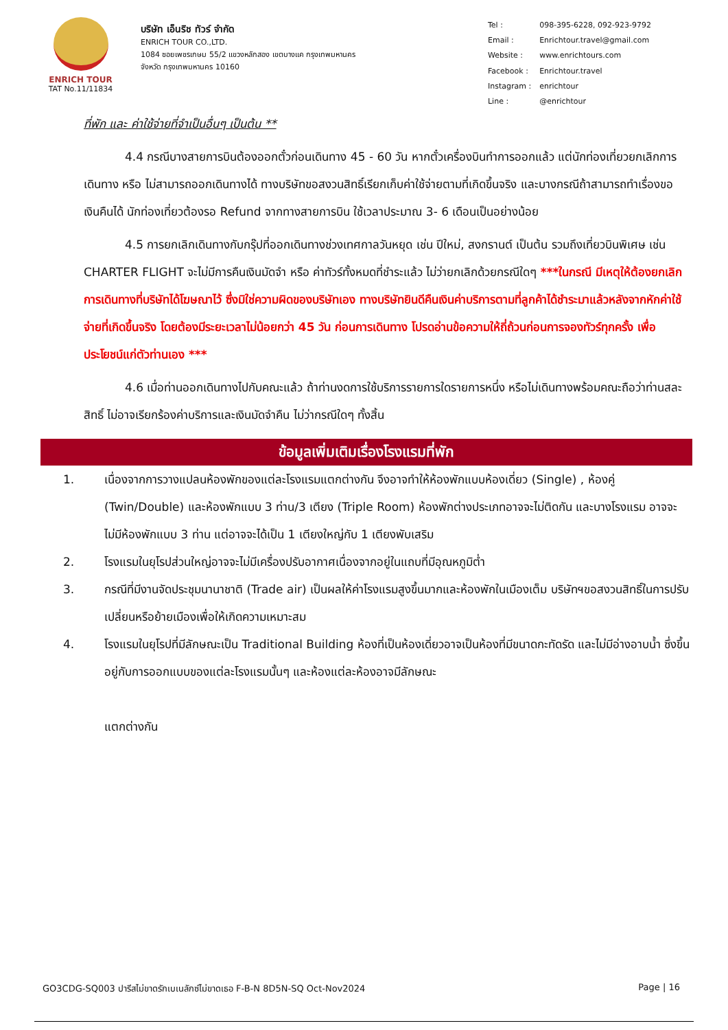ENRICH TOUR
TAT No.11/11834
บริษัท เอ็นริช ทัวร์ จำกัด
ENRICH TOUR CO.,LTD.
1084 ซอยเพชรเกษม 55/2 แขวงหลักสอง เขตบางแค กรุงเทพมหานคร
จังหวัด กรุงเทพมหานคร 10160
| Tel : | 098-395-6228, 092-923-9792 |
| Email : | Enrichtour.travel@gmail.com |
| Website : | www.enrichtours.com |
| Facebook : | Enrichtour.travel |
| Instagram : | enrichtour |
| Line : | @enrichtour |
ที่พัก และ ค่าใช้จ่ายที่จำเป็นอื่นๆ เป็นต้น **
4.4 กรณีบางสายการบินต้องออกตั๋วก่อนเดินทาง 45 - 60 วัน หากตั๋วเครื่องบินทำการออกแล้ว แต่นักท่องเที่ยวยกเลิกการเดินทาง หรือ ไม่สามารถออกเดินทางได้ ทางบริษัทขอสงวนสิทธิ์เรียกเก็บค่าใช้จ่ายตามที่เกิดขึ้นจริง และบางกรณีถ้าสามารถทำเรื่องขอเงินคืนได้ นักท่องเที่ยวต้องรอ Refund จากทางสายการบิน ใช้เวลาประมาณ 3- 6 เดือนเป็นอย่างน้อย
4.5 การยกเลิกเดินทางกับกรุ๊ปที่ออกเดินทางช่วงเทศกาลวันหยุด เช่น ปีใหม่, สงกรานต์ เป็นต้น รวมถึงเที่ยวบินพิเศษ เช่น CHARTER FLIGHT จะไม่มีการคืนเงินมัดจำ หรือ ค่าทัวร์ทั้งหมดที่ชำระแล้ว ไม่ว่ายกเลิกด้วยกรณีใดๆ ***ในกรณี มีเหตุให้ต้องยกเลิกการเดินทางที่บริษัทได้โฆษณาไว้ ซึ่งมิใช่ความผิดของบริษัทเอง ทางบริษัทยินดีคืนเงินค่าบริการตามที่ลูกค้าได้ชำระมาแล้วหลังจากหักค่าใช้จ่ายที่เกิดขึ้นจริง โดยต้องมีระยะเวลาไม่น้อยกว่า 45 วัน ก่อนการเดินทาง โปรดอ่านข้อความให้ถี่ถ้วนก่อนการจองทัวร์ทุกครั้ง เพื่อประโยชน์แก่ตัวท่านเอง ***
4.6 เมื่อท่านออกเดินทางไปกับคณะแล้ว ถ้าท่านงดการใช้บริการรายการใดรายการหนึ่ง หรือไม่เดินทางพร้อมคณะถือว่าท่านสละสิทธิ์ ไม่อาจเรียกร้องค่าบริการและเงินมัดจำคืน ไม่ว่ากรณีใดๆ ทั้งสิ้น
ข้อมูลเพิ่มเติมเรื่องโรงแรมที่พัก
1. เนื่องจากการวางแปลนห้องพักของแต่ละโรงแรมแตกต่างกัน จึงอาจทำให้ห้องพักแบบห้องเดี่ยว (Single) , ห้องคู่ (Twin/Double) และห้องพักแบบ 3 ท่าน/3 เตียง (Triple Room) ห้องพักต่างประเภทอาจจะไม่ติดกัน และบางโรงแรม อาจจะไม่มีห้องพักแบบ 3 ท่าน แต่อาจจะได้เป็น 1 เตียงใหญ่กับ 1 เตียงพับเสริม
2. โรงแรมในยุโรปส่วนใหญ่อาจจะไม่มีเครื่องปรับอากาศเนื่องจากอยู่ในแถบที่มีอุณหภูมิต่ำ
3. กรณีที่มีงานจัดประชุมนานาชาติ (Trade air) เป็นผลให้ค่าโรงแรมสูงขึ้นมากและห้องพักในเมืองเต็ม บริษัทฯขอสงวนสิทธิ์ในการปรับเปลี่ยนหรือย้ายเมืองเพื่อให้เกิดความเหมาะสม
4. โรงแรมในยุโรปที่มีลักษณะเป็น Traditional Building ห้องที่เป็นห้องเดี่ยวอาจเป็นห้องที่มีขนาดกะทัดรัด และไม่มีอ่างอาบน้ำ ซึ่งขึ้นอยู่กับการออกแบบของแต่ละโรงแรมนั้นๆ และห้องแต่ละห้องอาจมีลักษณะ
แตกต่างกัน
GO3CDG-SQ003 ปารีสไม่ขาดรักเบเนลักซ์ไม่ขาดเธอ F-B-N 8D5N-SQ Oct-Nov2024 Page | 16